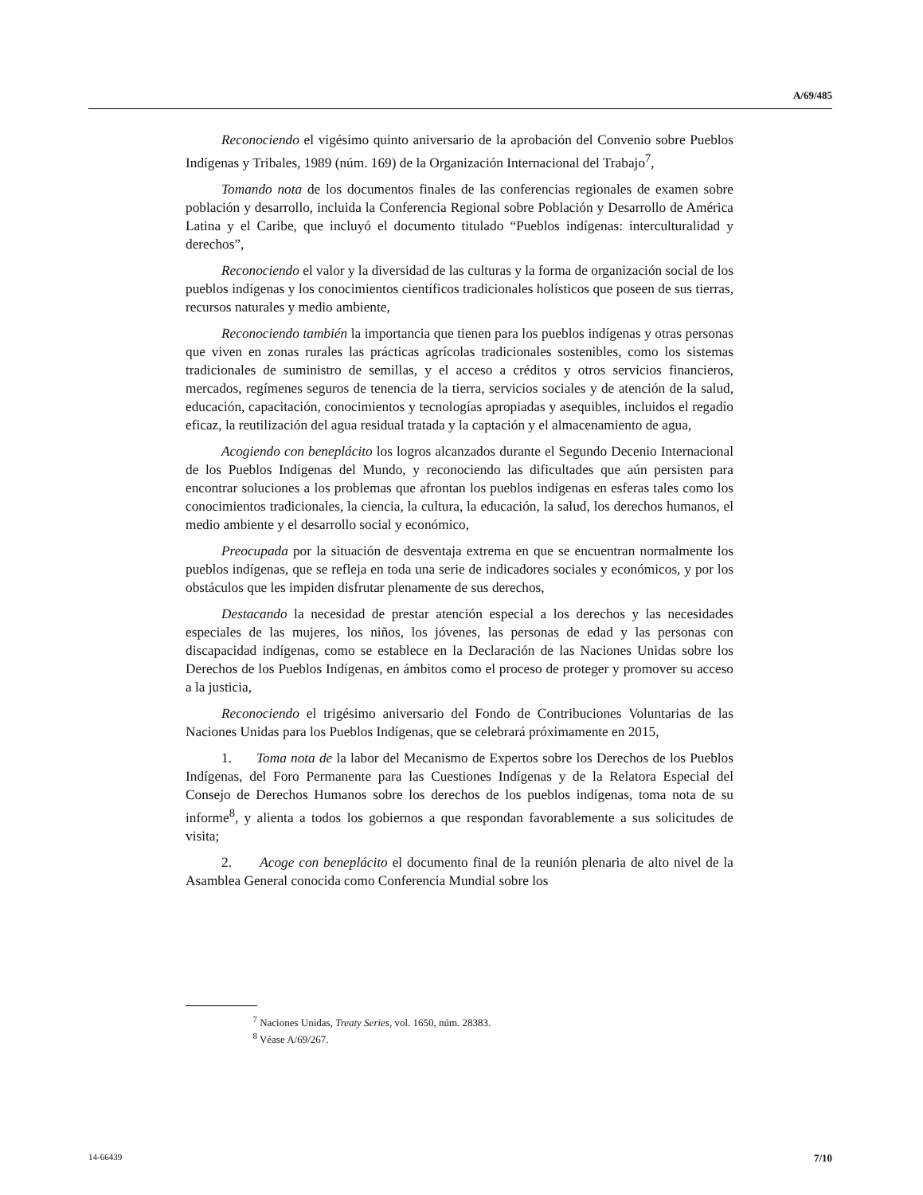A/69/485
Reconociendo el vigésimo quinto aniversario de la aprobación del Convenio sobre Pueblos Indígenas y Tribales, 1989 (núm. 169) de la Organización Internacional del Trabajo<sup>7</sup>,
Tomando nota de los documentos finales de las conferencias regionales de examen sobre población y desarrollo, incluida la Conferencia Regional sobre Población y Desarrollo de América Latina y el Caribe, que incluyó el documento titulado “Pueblos indígenas: interculturalidad y derechos”,
Reconociendo el valor y la diversidad de las culturas y la forma de organización social de los pueblos indígenas y los conocimientos científicos tradicionales holísticos que poseen de sus tierras, recursos naturales y medio ambiente,
Reconociendo también la importancia que tienen para los pueblos indígenas y otras personas que viven en zonas rurales las prácticas agrícolas tradicionales sostenibles, como los sistemas tradicionales de suministro de semillas, y el acceso a créditos y otros servicios financieros, mercados, regímenes seguros de tenencia de la tierra, servicios sociales y de atención de la salud, educación, capacitación, conocimientos y tecnologías apropiadas y asequibles, incluidos el regadío eficaz, la reutilización del agua residual tratada y la captación y el almacenamiento de agua,
Acogiendo con beneplácito los logros alcanzados durante el Segundo Decenio Internacional de los Pueblos Indígenas del Mundo, y reconociendo las dificultades que aún persisten para encontrar soluciones a los problemas que afrontan los pueblos indígenas en esferas tales como los conocimientos tradicionales, la ciencia, la cultura, la educación, la salud, los derechos humanos, el medio ambiente y el desarrollo social y económico,
Preocupada por la situación de desventaja extrema en que se encuentran normalmente los pueblos indígenas, que se refleja en toda una serie de indicadores sociales y económicos, y por los obstáculos que les impiden disfrutar plenamente de sus derechos,
Destacando la necesidad de prestar atención especial a los derechos y las necesidades especiales de las mujeres, los niños, los jóvenes, las personas de edad y las personas con discapacidad indígenas, como se establece en la Declaración de las Naciones Unidas sobre los Derechos de los Pueblos Indígenas, en ámbitos como el proceso de proteger y promover su acceso a la justicia,
Reconociendo el trigésimo aniversario del Fondo de Contribuciones Voluntarias de las Naciones Unidas para los Pueblos Indígenas, que se celebrará próximamente en 2015,
1. Toma nota de la labor del Mecanismo de Expertos sobre los Derechos de los Pueblos Indígenas, del Foro Permanente para las Cuestiones Indígenas y de la Relatora Especial del Consejo de Derechos Humanos sobre los derechos de los pueblos indígenas, toma nota de su informe<sup>8</sup>, y alienta a todos los gobiernos a que respondan favorablemente a sus solicitudes de visita;
2. Acoge con beneplácito el documento final de la reunión plenaria de alto nivel de la Asamblea General conocida como Conferencia Mundial sobre los
<sup>7</sup> Naciones Unidas, Treaty Series, vol. 1650, núm. 28383.
<sup>8</sup> Véase A/69/267.
14-66439 7/10